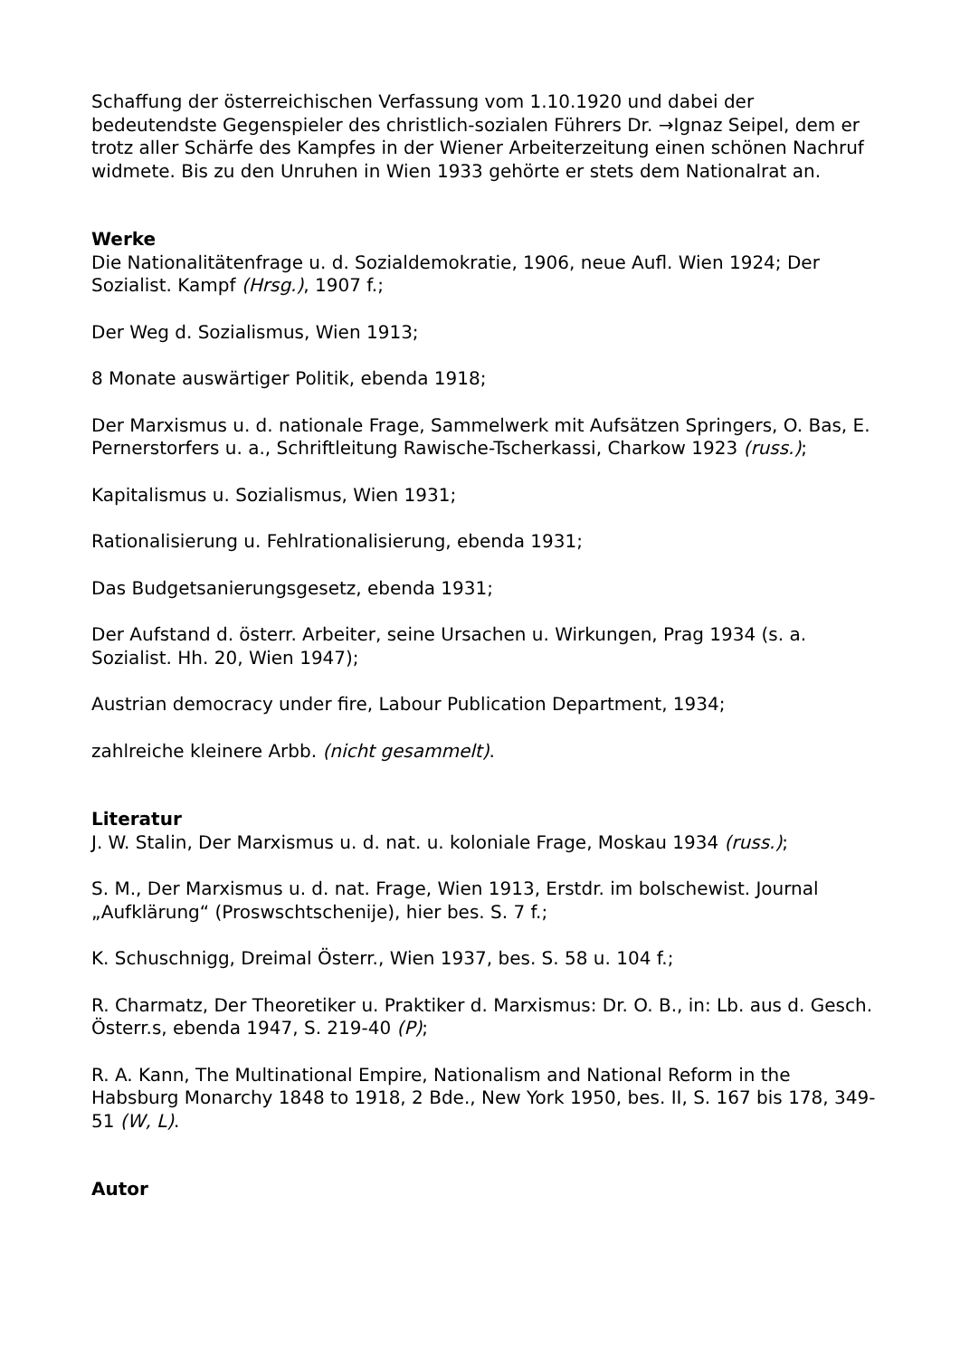Schaffung der österreichischen Verfassung vom 1.10.1920 und dabei der bedeutendste Gegenspieler des christlich-sozialen Führers Dr. →Ignaz Seipel, dem er trotz aller Schärfe des Kampfes in der Wiener Arbeiterzeitung einen schönen Nachruf widmete. Bis zu den Unruhen in Wien 1933 gehörte er stets dem Nationalrat an.
Werke
Die Nationalitätenfrage u. d. Sozialdemokratie, 1906, neue Aufl. Wien 1924; Der Sozialist. Kampf (Hrsg.), 1907 f.;
Der Weg d. Sozialismus, Wien 1913;
8 Monate auswärtiger Politik, ebenda 1918;
Der Marxismus u. d. nationale Frage, Sammelwerk mit Aufsätzen Springers, O. Bas, E. Pernerstorfers u. a., Schriftleitung Rawische-Tscherkassi, Charkow 1923 (russ.);
Kapitalismus u. Sozialismus, Wien 1931;
Rationalisierung u. Fehlrationalisierung, ebenda 1931;
Das Budgetsanierungsgesetz, ebenda 1931;
Der Aufstand d. österr. Arbeiter, seine Ursachen u. Wirkungen, Prag 1934 (s. a. Sozialist. Hh. 20, Wien 1947);
Austrian democracy under fire, Labour Publication Department, 1934;
zahlreiche kleinere Arbb. (nicht gesammelt).
Literatur
J. W. Stalin, Der Marxismus u. d. nat. u. koloniale Frage, Moskau 1934 (russ.);
S. M., Der Marxismus u. d. nat. Frage, Wien 1913, Erstdr. im bolschewist. Journal „Aufklärung“ (Proswschtschenije), hier bes. S. 7 f.;
K. Schuschnigg, Dreimal Österr., Wien 1937, bes. S. 58 u. 104 f.;
R. Charmatz, Der Theoretiker u. Praktiker d. Marxismus: Dr. O. B., in: Lb. aus d. Gesch. Österr.s, ebenda 1947, S. 219-40 (P);
R. A. Kann, The Multinational Empire, Nationalism and National Reform in the Habsburg Monarchy 1848 to 1918, 2 Bde., New York 1950, bes. II, S. 167 bis 178, 349-51 (W, L).
Autor